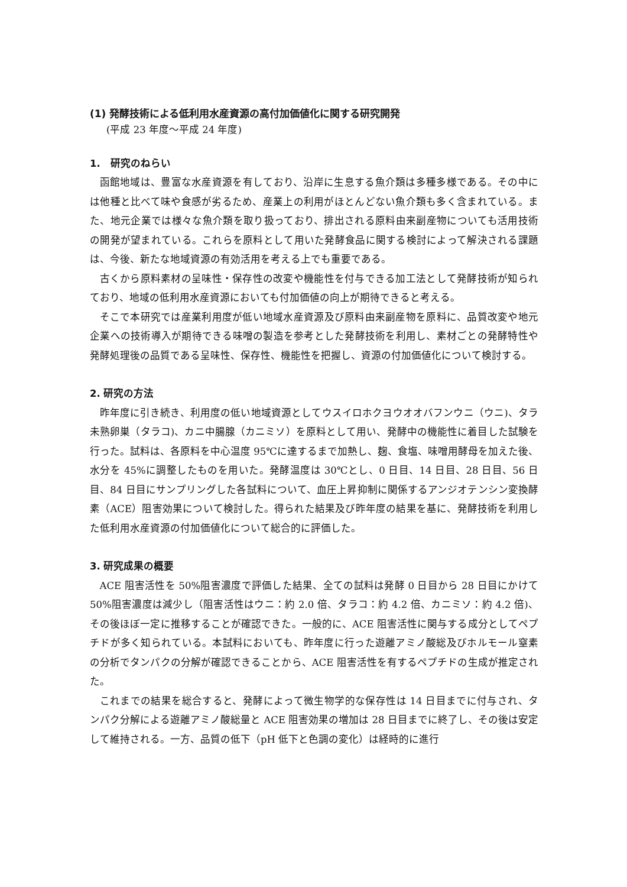(1) 発酵技術による低利用水産資源の高付加価値化に関する研究開発
(平成 23 年度～平成 24 年度)
1.　研究のねらい
函館地域は、豊富な水産資源を有しており、沿岸に生息する魚介類は多種多様である。その中には他種と比べて味や食感が劣るため、産業上の利用がほとんどない魚介類も多く含まれている。また、地元企業では様々な魚介類を取り扱っており、排出される原料由来副産物についても活用技術の開発が望まれている。これらを原料として用いた発酵食品に関する検討によって解決される課題は、今後、新たな地域資源の有効活用を考える上でも重要である。
古くから原料素材の呈味性・保存性の改変や機能性を付与できる加工法として発酵技術が知られており、地域の低利用水産資源においても付加価値の向上が期待できると考える。
そこで本研究では産業利用度が低い地域水産資源及び原料由来副産物を原料に、品質改変や地元企業への技術導入が期待できる味噌の製造を参考とした発酵技術を利用し、素材ごとの発酵特性や発酵処理後の品質である呈味性、保存性、機能性を把握し、資源の付加価値化について検討する。
2. 研究の方法
昨年度に引き続き、利用度の低い地域資源としてウスイロホクヨウオオバフンウニ（ウニ)、タラ未熟卵巣（タラコ)、カニ中腸腺（カニミソ）を原料として用い、発酵中の機能性に着目した試験を行った。試料は、各原料を中心温度 95℃に達するまで加熱し、麹、食塩、味噌用酵母を加えた後、水分を 45%に調整したものを用いた。発酵温度は 30℃とし、0 日目、14 日目、28 日目、56 日目、84 日目にサンプリングした各試料について、血圧上昇抑制に関係するアンジオテンシン変換酵素（ACE）阻害効果について検討した。得られた結果及び昨年度の結果を基に、発酵技術を利用した低利用水産資源の付加価値化について総合的に評価した。
3. 研究成果の概要
ACE 阻害活性を 50%阻害濃度で評価した結果、全ての試料は発酵 0 日目から 28 日目にかけて 50%阻害濃度は減少し（阻害活性はウニ：約 2.0 倍、タラコ：約 4.2 倍、カニミソ：約 4.2 倍)、その後ほぼ一定に推移することが確認できた。一般的に、ACE 阻害活性に関与する成分としてペプチドが多く知られている。本試料においても、昨年度に行った遊離アミノ酸総及びホルモール窒素の分析でタンパクの分解が確認できることから、ACE 阻害活性を有するペプチドの生成が推定された。
これまでの結果を総合すると、発酵によって微生物学的な保存性は 14 日目までに付与され、タンパク分解による遊離アミノ酸総量と ACE 阻害効果の増加は 28 日目までに終了し、その後は安定して維持される。一方、品質の低下（pH 低下と色調の変化）は経時的に進行